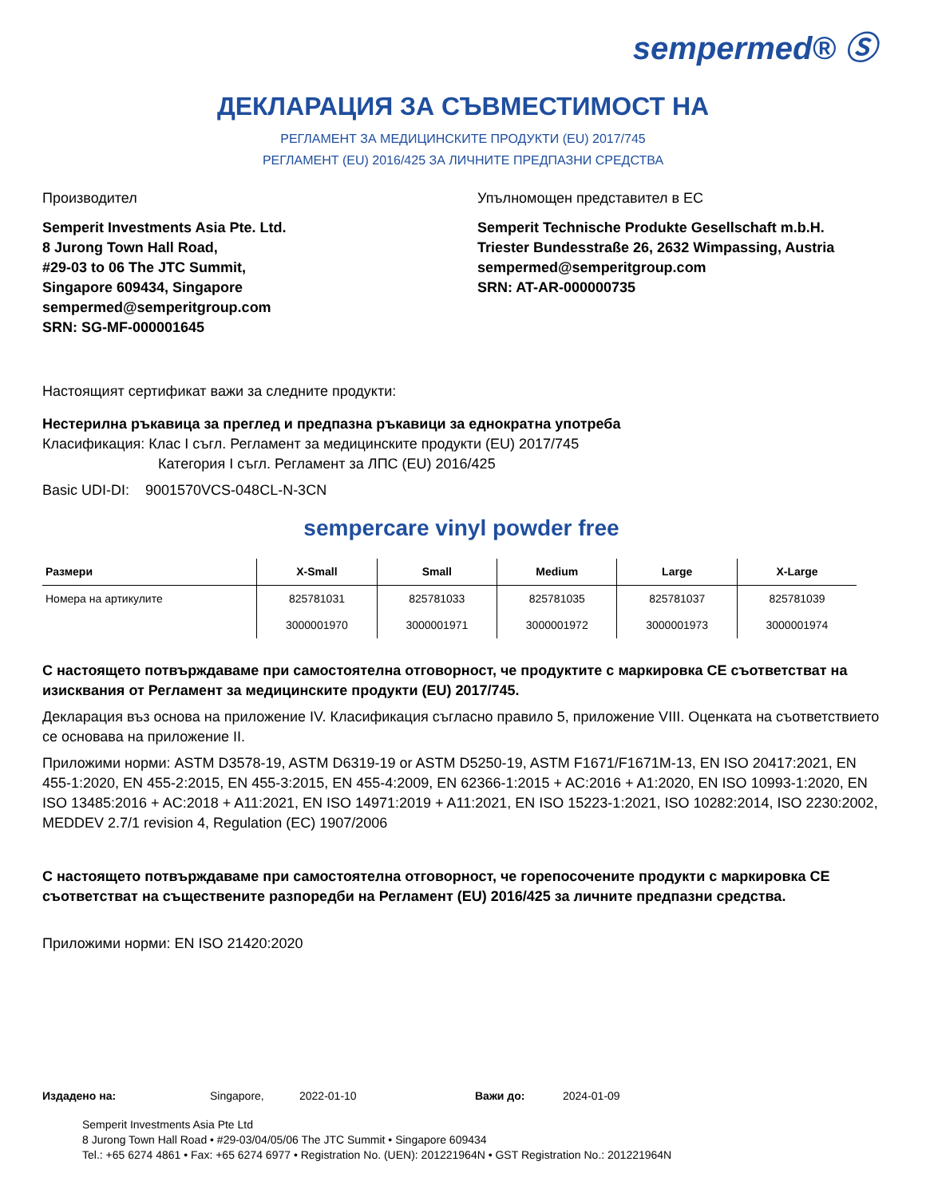sempermed® Ⓢ
ДЕКЛАРАЦИЯ ЗА СЪВМЕСТИМОСТ НА
РЕГЛАМЕНТ ЗА МЕДИЦИНСКИТЕ ПРОДУКТИ (EU) 2017/745
РЕГЛАМЕНТ (EU) 2016/425 ЗА ЛИЧНИТЕ ПРЕДПАЗНИ СРЕДСТВА
Производител
Semperit Investments Asia Pte. Ltd.
8 Jurong Town Hall Road,
#29-03 to 06 The JTC Summit,
Singapore 609434, Singapore
sempermed@semperitgroup.com
SRN: SG-MF-000001645
Упълномощен представител в ЕС
Semperit Technische Produkte Gesellschaft m.b.H.
Triester Bundesstraße 26, 2632 Wimpassing, Austria
sempermed@semperitgroup.com
SRN: AT-AR-000000735
Настоящият сертификат важи за следните продукти:
Нестерилна ръкавица за преглед и предпазна ръкавици за еднократна употреба
Класификация: Клас I съгл. Регламент за медицинските продукти (EU) 2017/745
Категория I съгл. Регламент за ЛПС (EU) 2016/425
Basic UDI-DI: 9001570VCS-048CL-N-3CN
sempercare vinyl powder free
| Размери | X-Small | Small | Medium | Large | X-Large |
| --- | --- | --- | --- | --- | --- |
| Номера на артикулите | 825781031 | 825781033 | 825781035 | 825781037 | 825781039 |
| | 3000001970 | 3000001971 | 3000001972 | 3000001973 | 3000001974 |
С настоящето потвърждаваме при самостоятелна отговорност, че продуктите с маркировка CE съответстват на изисквания от Регламент за медицинските продукти (EU) 2017/745.
Декларация въз основа на приложение IV. Класификация съгласно правило 5, приложение VIII. Оценката на съответствието се основава на приложение II.
Приложими норми: ASTM D3578-19, ASTM D6319-19 or ASTM D5250-19, ASTM F1671/F1671M-13, EN ISO 20417:2021, EN 455-1:2020, EN 455-2:2015, EN 455-3:2015, EN 455-4:2009, EN 62366-1:2015 + AC:2016 + A1:2020, EN ISO 10993-1:2020, EN ISO 13485:2016 + AC:2018 + A11:2021, EN ISO 14971:2019 + A11:2021, EN ISO 15223-1:2021, ISO 10282:2014, ISO 2230:2002, MEDDEV 2.7/1 revision 4, Regulation (EC) 1907/2006
С настоящето потвърждаваме при самостоятелна отговорност, че горепосочените продукти с маркировка CE съответстват на съществените разпоредби на Регламент (EU) 2016/425 за личните предпазни средства.
Приложими норми: EN ISO 21420:2020
Издадено на: Singapore, 2022-01-10 Важи до: 2024-01-09
Semperit Investments Asia Pte Ltd
8 Jurong Town Hall Road • #29-03/04/05/06 The JTC Summit • Singapore 609434
Tel.: +65 6274 4861 • Fax: +65 6274 6977 • Registration No. (UEN): 201221964N • GST Registration No.: 201221964N